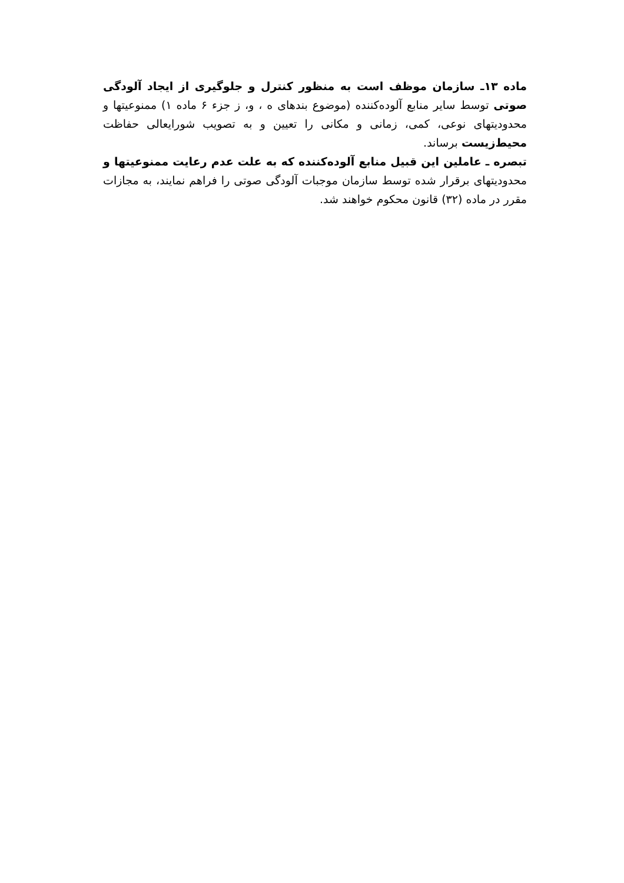ماده ۱۳ـ سازمان موظف است به منظور کنترل و جلوگیری از ایجاد آلودگی صوتی توسط سایر منابع آلوده‌کننده (موضوع بندهای ه ، و، ز جزء ۶ ماده ۱) ممنوعیتها و محدودیتهای نوعی، کمی، زمانی و مکانی را تعیین و به تصویب شورایعالی حفاظت محیط‌زیست برساند.
تبصره ـ عاملین این قبیل منابع آلوده‌کننده که به علت عدم رعایت ممنوعیتها و محدودیتهای برقرار شده توسط سازمان موجبات آلودگی صوتی را فراهم نمایند، به مجازات مقرر در ماده (۳۲) قانون محکوم خواهند شد.